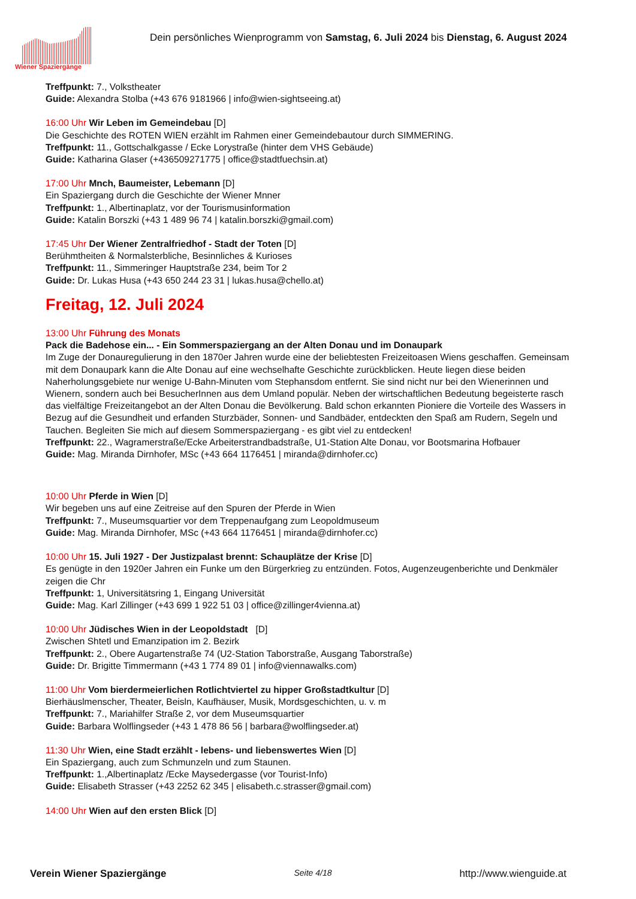Wiener Spaziergänge
Dein persönliches Wienprogramm von Samstag, 6. Juli 2024 bis Dienstag, 6. August 2024
Treffpunkt: 7., Volkstheater
Guide: Alexandra Stolba (+43 676 9181966 | info@wien-sightseeing.at)
16:00 Uhr Wir Leben im Gemeindebau [D]
Die Geschichte des ROTEN WIEN erzählt im Rahmen einer Gemeindebautour durch SIMMERING.
Treffpunkt: 11., Gottschalkgasse / Ecke Lorystraße (hinter dem VHS Gebäude)
Guide: Katharina Glaser (+436509271775 | office@stadtfuechsin.at)
17:00 Uhr Mnch, Baumeister, Lebemann [D]
Ein Spaziergang durch die Geschichte der Wiener Mnner
Treffpunkt: 1., Albertinaplatz, vor der Tourismusinformation
Guide: Katalin Borszki (+43 1 489 96 74 | katalin.borszki@gmail.com)
17:45 Uhr Der Wiener Zentralfriedhof - Stadt der Toten [D]
Berühmtheiten & Normalsterbliche, Besinnliches & Kurioses
Treffpunkt: 11., Simmeringer Hauptstraße 234, beim Tor 2
Guide: Dr. Lukas Husa (+43 650 244 23 31 | lukas.husa@chello.at)
Freitag, 12. Juli 2024
13:00 Uhr Führung des Monats
Pack die Badehose ein... - Ein Sommerspaziergang an der Alten Donau und im Donaupark
Im Zuge der Donauregulierung in den 1870er Jahren wurde eine der beliebtesten Freizeitoasen Wiens geschaffen. Gemeinsam
mit dem Donaupark kann die Alte Donau auf eine wechselhafte Geschichte zurückblicken. Heute liegen diese beiden
Naherholungsgebiete nur wenige U-Bahn-Minuten vom Stephansdom entfernt. Sie sind nicht nur bei den Wienerinnen und
Wienern, sondern auch bei BesucherInnen aus dem Umland populär. Neben der wirtschaftlichen Bedeutung begeisterte rasch
das vielfältige Freizeitangebot an der Alten Donau die Bevölkerung. Bald schon erkannten Pioniere die Vorteile des Wassers in
Bezug auf die Gesundheit und erfanden Sturzbäder, Sonnen- und Sandbäder, entdeckten den Spaß am Rudern, Segeln und
Tauchen. Begleiten Sie mich auf diesem Sommerspaziergang - es gibt viel zu entdecken!
Treffpunkt: 22., Wagramerstraße/Ecke Arbeiterstrandbadstraße, U1-Station Alte Donau, vor Bootsmarina Hofbauer
Guide: Mag. Miranda Dirnhofer, MSc (+43 664 1176451 | miranda@dirnhofer.cc)
10:00 Uhr Pferde in Wien [D]
Wir begeben uns auf eine Zeitreise auf den Spuren der Pferde in Wien
Treffpunkt: 7., Museumsquartier vor dem Treppenaufgang zum Leopoldmuseum
Guide: Mag. Miranda Dirnhofer, MSc (+43 664 1176451 | miranda@dirnhofer.cc)
10:00 Uhr 15. Juli 1927 - Der Justizpalast brennt: Schauplätze der Krise [D]
Es genügte in den 1920er Jahren ein Funke um den Bürgerkrieg zu entzünden. Fotos, Augenzeugenberichte und Denkmäler
zeigen die Chr
Treffpunkt: 1, Universitätsring 1, Eingang Universität
Guide: Mag. Karl Zillinger (+43 699 1 922 51 03 | office@zillinger4vienna.at)
10:00 Uhr Jüdisches Wien in der Leopoldstadt [D]
Zwischen Shtetl und Emanzipation im 2. Bezirk
Treffpunkt: 2., Obere Augartenstraße 74 (U2-Station Taborstraße, Ausgang Taborstraße)
Guide: Dr. Brigitte Timmermann (+43 1 774 89 01 | info@viennawalks.com)
11:00 Uhr Vom bierdermeierlichen Rotlichtviertel zu hipper Großstadtkultur [D]
Bierhäuslmenscher, Theater, Beisln, Kaufhäuser, Musik, Mordsgeschichten, u. v. m
Treffpunkt: 7., Mariahilfer Straße 2, vor dem Museumsquartier
Guide: Barbara Wolflingseder (+43 1 478 86 56 | barbara@wolflingseder.at)
11:30 Uhr Wien, eine Stadt erzählt - lebens- und liebenswertes Wien [D]
Ein Spaziergang, auch zum Schmunzeln und zum Staunen.
Treffpunkt: 1.,Albertinaplatz /Ecke Maysedergasse (vor Tourist-Info)
Guide: Elisabeth Strasser (+43 2252 62 345 | elisabeth.c.strasser@gmail.com)
14:00 Uhr Wien auf den ersten Blick [D]
Verein Wiener Spaziergänge Seite 4/18 http://www.wienguide.at